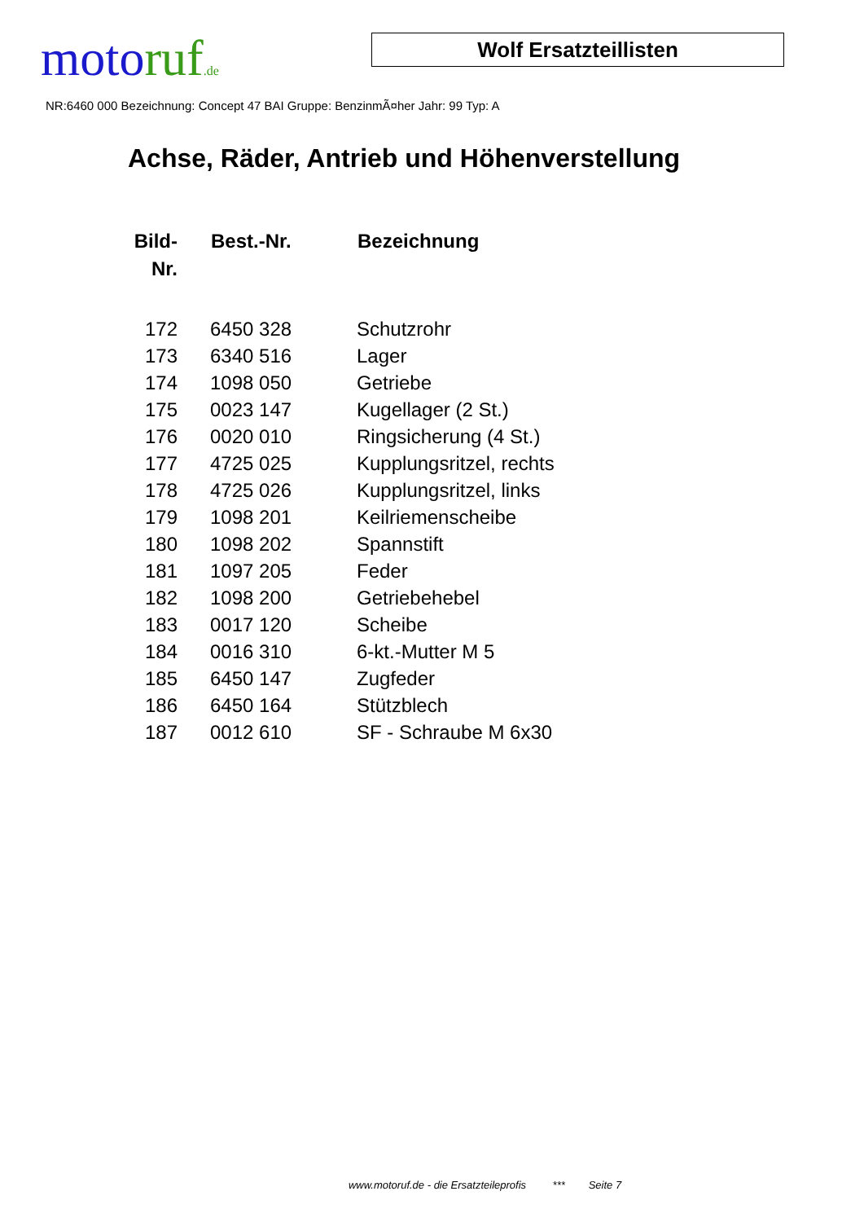moto ruf.de
Wolf Ersatzteillisten
NR:6460 000 Bezeichnung: Concept 47 BAI Gruppe: BenzinmÃ¤her Jahr: 99 Typ: A
Achse, Räder, Antrieb und Höhenverstellung
| Bild- Nr. | Best.-Nr. | Bezeichnung |
| --- | --- | --- |
| 172 | 6450 328 | Schutzrohr |
| 173 | 6340 516 | Lager |
| 174 | 1098 050 | Getriebe |
| 175 | 0023 147 | Kugellager (2 St.) |
| 176 | 0020 010 | Ringsicherung (4 St.) |
| 177 | 4725 025 | Kupplungsritzel, rechts |
| 178 | 4725 026 | Kupplungsritzel, links |
| 179 | 1098 201 | Keilriemenscheibe |
| 180 | 1098 202 | Spannstift |
| 181 | 1097 205 | Feder |
| 182 | 1098 200 | Getriebehebel |
| 183 | 0017 120 | Scheibe |
| 184 | 0016 310 | 6-kt.-Mutter M 5 |
| 185 | 6450 147 | Zugfeder |
| 186 | 6450 164 | Stützblech |
| 187 | 0012 610 | SF - Schraube M 6x30 |
www.motoruf.de - die Ersatzteileprofis *** Seite 7